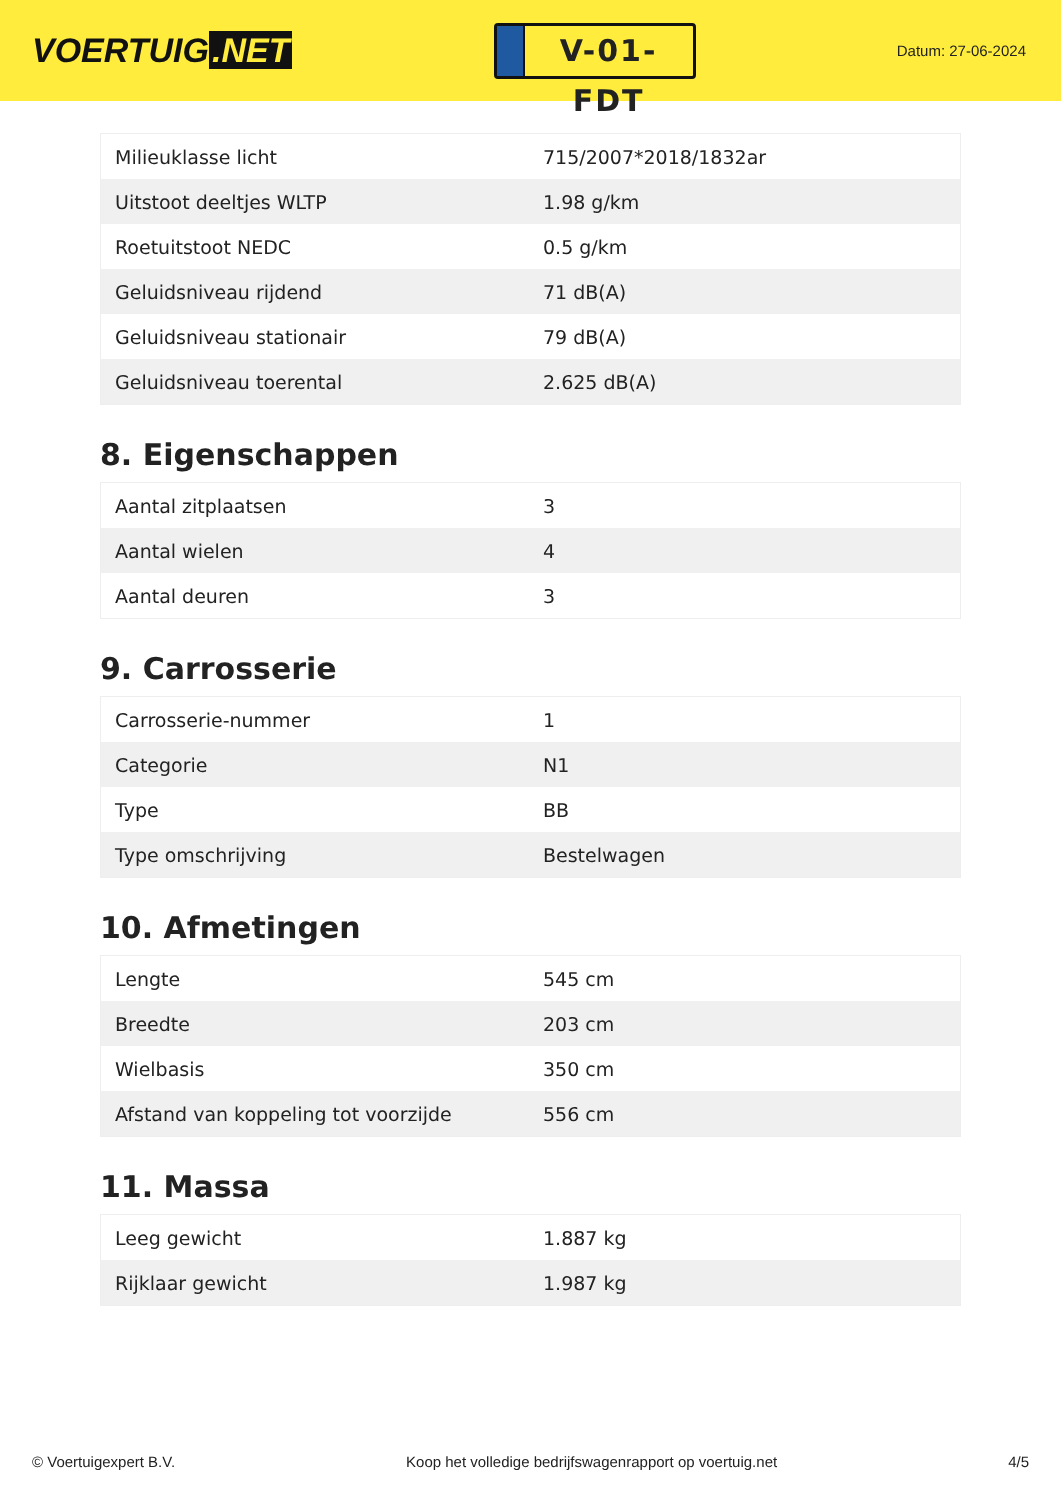VOERTUIG.NET
V-01-FDT
Datum: 27-06-2024
| Milieuklasse licht | 715/2007*2018/1832ar |
| Uitstoot deeltjes WLTP | 1.98 g/km |
| Roetuitstoot NEDC | 0.5 g/km |
| Geluidsniveau rijdend | 71 dB(A) |
| Geluidsniveau stationair | 79 dB(A) |
| Geluidsniveau toerental | 2.625 dB(A) |
8. Eigenschappen
| Aantal zitplaatsen | 3 |
| Aantal wielen | 4 |
| Aantal deuren | 3 |
9. Carrosserie
| Carrosserie-nummer | 1 |
| Categorie | N1 |
| Type | BB |
| Type omschrijving | Bestelwagen |
10. Afmetingen
| Lengte | 545 cm |
| Breedte | 203 cm |
| Wielbasis | 350 cm |
| Afstand van koppeling tot voorzijde | 556 cm |
11. Massa
| Leeg gewicht | 1.887 kg |
| Rijklaar gewicht | 1.987 kg |
© Voertuigexpert B.V. Koop het volledige bedrijfswagenrapport op voertuig.net 4/5